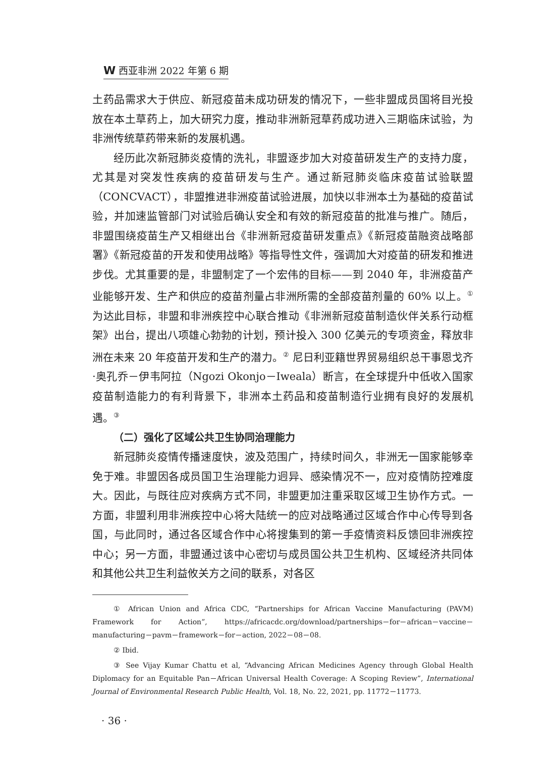W西亚非洲 2022 年第 6 期
土药品需求大于供应、新冠疫苗未成功研发的情况下，一些非盟成员国将目光投放在本土草药上，加大研究力度，推动非洲新冠草药成功进入三期临床试验，为非洲传统草药带来新的发展机遇。
经历此次新冠肺炎疫情的洗礼，非盟逐步加大对疫苗研发生产的支持力度，尤其是对突发性疾病的疫苗研发与生产。通过新冠肺炎临床疫苗试验联盟（CONCVACT），非盟推进非洲疫苗试验进展，加快以非洲本土为基础的疫苗试验，并加速监管部门对试验后确认安全和有效的新冠疫苗的批准与推广。随后，非盟围绕疫苗生产又相继出台《非洲新冠疫苗研发重点》《新冠疫苗融资战略部署》《新冠疫苗的开发和使用战略》等指导性文件，强调加大对疫苗的研发和推进步伐。尤其重要的是，非盟制定了一个宏伟的目标——到 2040 年，非洲疫苗产业能够开发、生产和供应的疫苗剂量占非洲所需的全部疫苗剂量的 60% 以上。<sup>①</sup> 为达此目标，非盟和非洲疾控中心联合推动《非洲新冠疫苗制造伙伴关系行动框架》出台，提出八项雄心勃勃的计划，预计投入 300 亿美元的专项资金，释放非洲在未来 20 年疫苗开发和生产的潜力。<sup>②</sup> 尼日利亚籍世界贸易组织总干事恩戈齐·奥孔乔－伊韦阿拉（Ngozi Okonjo－Iweala）断言，在全球提升中低收入国家疫苗制造能力的有利背景下，非洲本土药品和疫苗制造行业拥有良好的发展机遇。<sup>③</sup>
（二）强化了区域公共卫生协同治理能力
新冠肺炎疫情传播速度快，波及范围广，持续时间久，非洲无一国家能够幸免于难。非盟因各成员国卫生治理能力迥异、感染情况不一，应对疫情防控难度大。因此，与既往应对疾病方式不同，非盟更加注重采取区域卫生协作方式。一方面，非盟利用非洲疾控中心将大陆统一的应对战略通过区域合作中心传导到各国，与此同时，通过各区域合作中心将搜集到的第一手疫情资料反馈回非洲疾控中心；另一方面，非盟通过该中心密切与成员国公共卫生机构、区域经济共同体和其他公共卫生利益攸关方之间的联系，对各区
① African Union and Africa CDC, “Partnerships for African Vaccine Manufacturing (PAVM) Framework for Action”, https://africacdc.org/download/partnerships－for－african－vaccine－manufacturing－pavm－framework－for－action, 2022－08－08.
② Ibid.
③ See Vijay Kumar Chattu et al, “Advancing African Medicines Agency through Global Health Diplomacy for an Equitable Pan－African Universal Health Coverage: A Scoping Review”, International Journal of Environmental Research Public Health, Vol. 18, No. 22, 2021, pp. 11772－11773.
· 36 ·